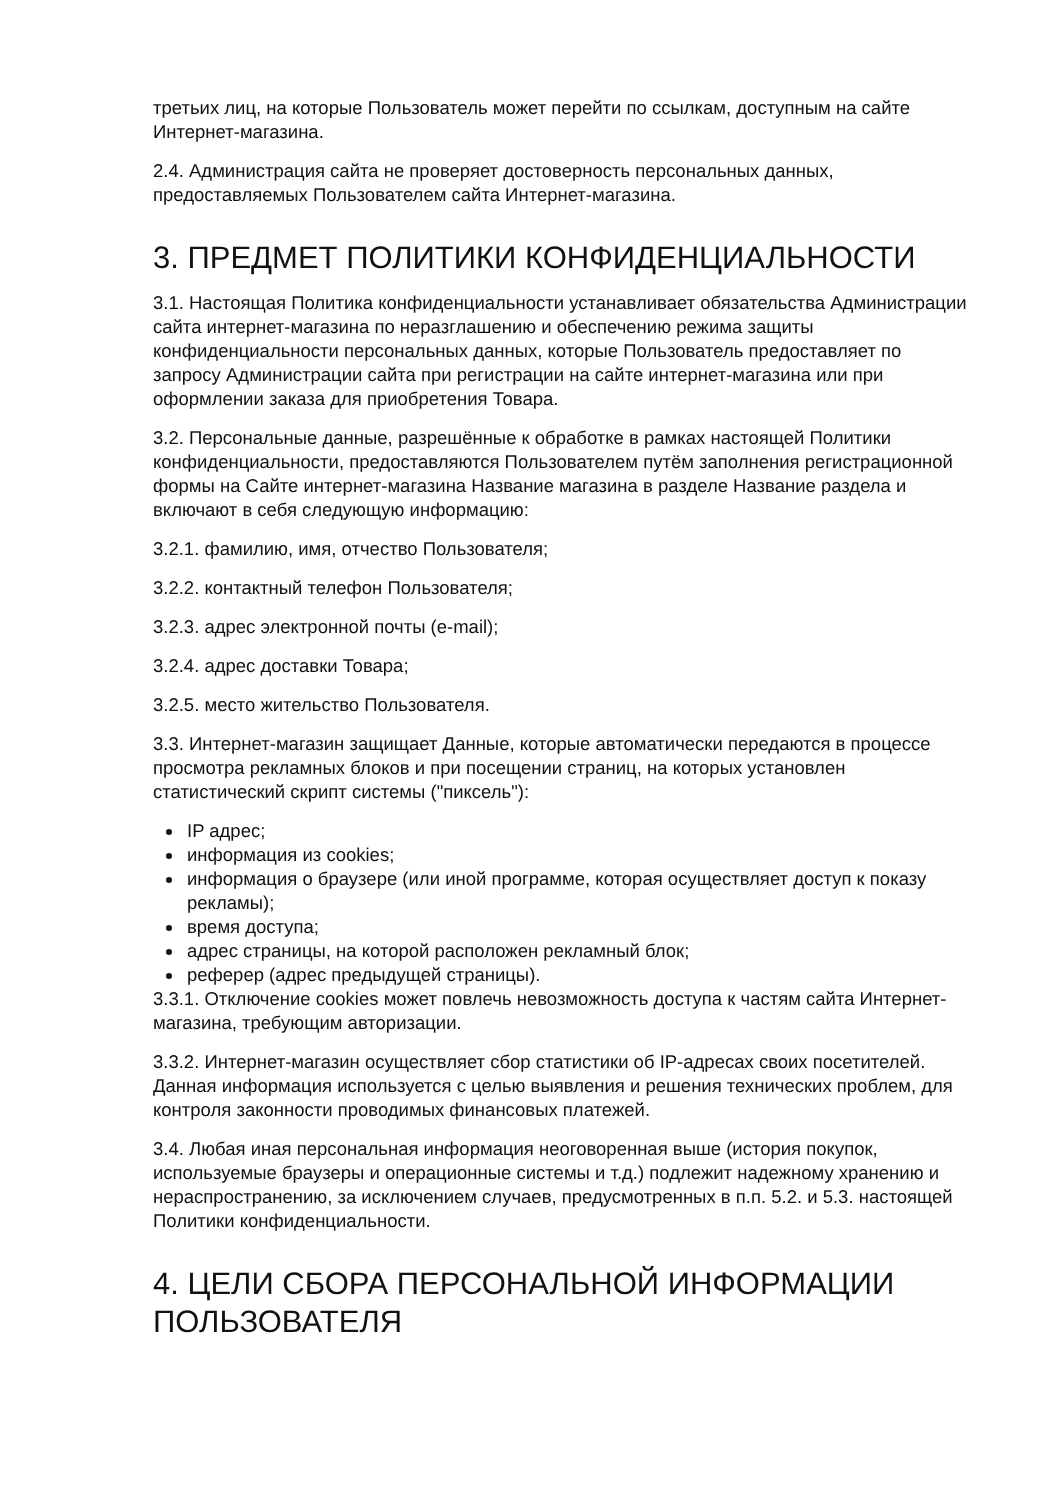третьих лиц, на которые Пользователь может перейти по ссылкам, доступным на сайте Интернет-магазина.
2.4. Администрация сайта не проверяет достоверность персональных данных, предоставляемых Пользователем сайта Интернет-магазина.
3. ПРЕДМЕТ ПОЛИТИКИ КОНФИДЕНЦИАЛЬНОСТИ
3.1. Настоящая Политика конфиденциальности устанавливает обязательства Администрации сайта интернет-магазина по неразглашению и обеспечению режима защиты конфиденциальности персональных данных, которые Пользователь предоставляет по запросу Администрации сайта при регистрации на сайте интернет-магазина или при оформлении заказа для приобретения Товара.
3.2. Персональные данные, разрешённые к обработке в рамках настоящей Политики конфиденциальности, предоставляются Пользователем путём заполнения регистрационной формы на Сайте интернет-магазина Название магазина в разделе Название раздела и включают в себя следующую информацию:
3.2.1. фамилию, имя, отчество Пользователя;
3.2.2. контактный телефон Пользователя;
3.2.3. адрес электронной почты (e-mail);
3.2.4. адрес доставки Товара;
3.2.5. место жительство Пользователя.
3.3. Интернет-магазин защищает Данные, которые автоматически передаются в процессе просмотра рекламных блоков и при посещении страниц, на которых установлен статистический скрипт системы ("пиксель"):
IP адрес;
информация из cookies;
информация о браузере (или иной программе, которая осуществляет доступ к показу рекламы);
время доступа;
адрес страницы, на которой расположен рекламный блок;
реферер (адрес предыдущей страницы).
3.3.1. Отключение cookies может повлечь невозможность доступа к частям сайта Интернет-магазина, требующим авторизации.
3.3.2. Интернет-магазин осуществляет сбор статистики об IP-адресах своих посетителей. Данная информация используется с целью выявления и решения технических проблем, для контроля законности проводимых финансовых платежей.
3.4. Любая иная персональная информация неоговоренная выше (история покупок, используемые браузеры и операционные системы и т.д.) подлежит надежному хранению и нераспространению, за исключением случаев, предусмотренных в п.п. 5.2. и 5.3. настоящей Политики конфиденциальности.
4. ЦЕЛИ СБОРА ПЕРСОНАЛЬНОЙ ИНФОРМАЦИИ ПОЛЬЗОВАТЕЛЯ